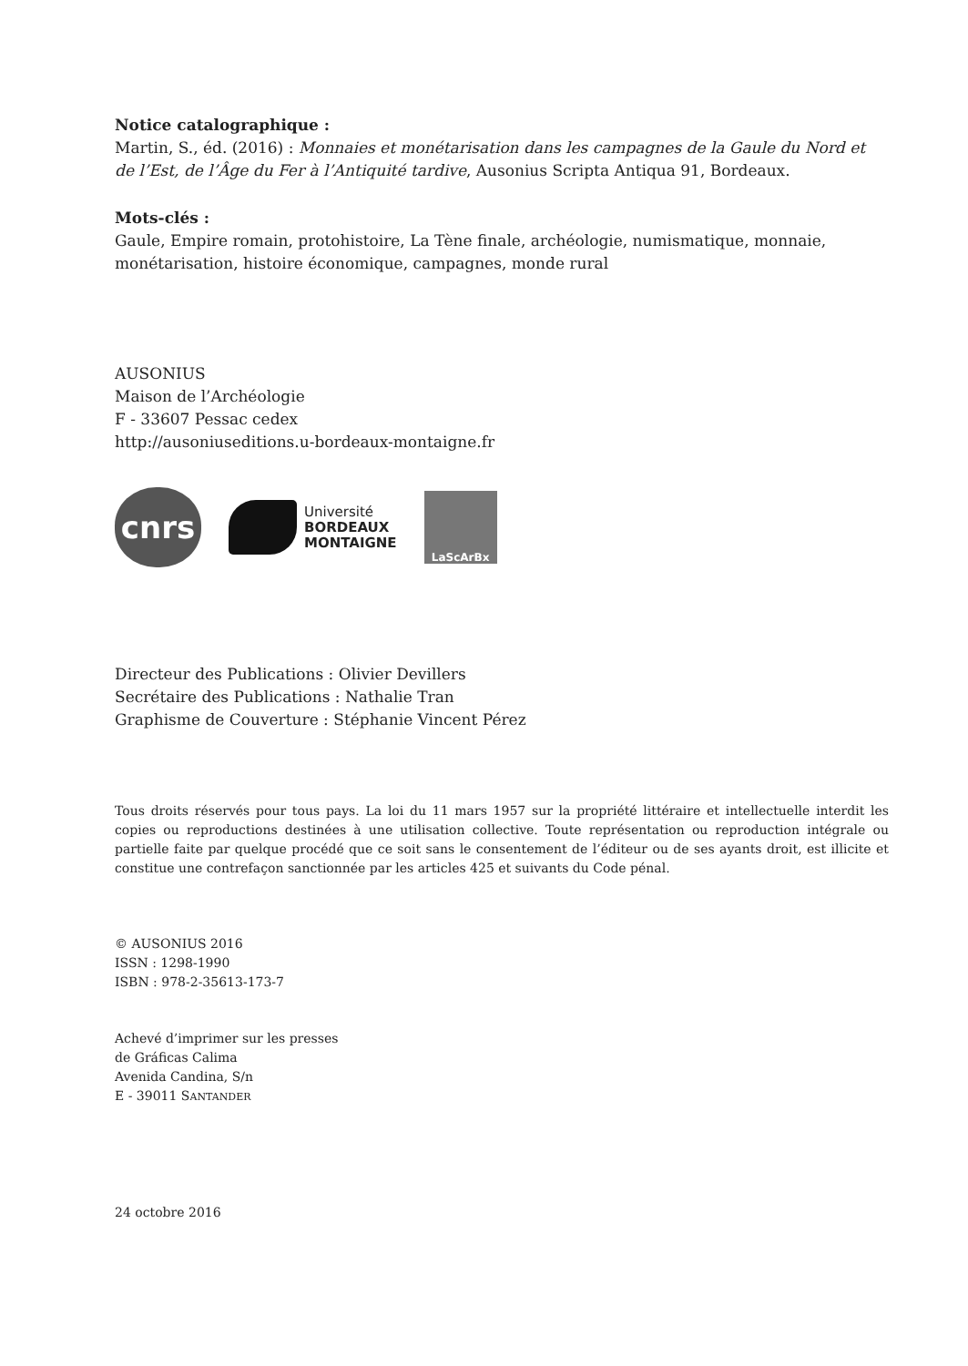Notice catalographique :
Martin, S., éd. (2016) : Monnaies et monétarisation dans les campagnes de la Gaule du Nord et de l’Est, de l’Âge du Fer à l’Antiquité tardive, Ausonius Scripta Antiqua 91, Bordeaux.
Mots-clés :
Gaule, Empire romain, protohistoire, La Tène finale, archéologie, numismatique, monnaie, monétarisation, histoire économique, campagnes, monde rural
AUSONIUS
Maison de l’Archéologie
F - 33607 Pessac cedex
http://ausoniuseditions.u-bordeaux-montaigne.fr
cnrs
Université
BORDEAUX
MONTAIGNE
LaScArBx
Directeur des Publications : Olivier Devillers
Secrétaire des Publications : Nathalie Tran
Graphisme de Couverture : Stéphanie Vincent Pérez
Tous droits réservés pour tous pays. La loi du 11 mars 1957 sur la propriété littéraire et intellectuelle interdit les copies ou reproductions destinées à une utilisation collective. Toute représentation ou reproduction intégrale ou partielle faite par quelque procédé que ce soit sans le consentement de l’éditeur ou de ses ayants droit, est illicite et constitue une contrefaçon sanctionnée par les articles 425 et suivants du Code pénal.
© AUSONIUS 2016
ISSN : 1298-1990
ISBN : 978-2-35613-173-7
Achevé d’imprimer sur les presses
de Gráficas Calima
Avenida Candina, S/n
E - 39011 SANTANDER
24 octobre 2016